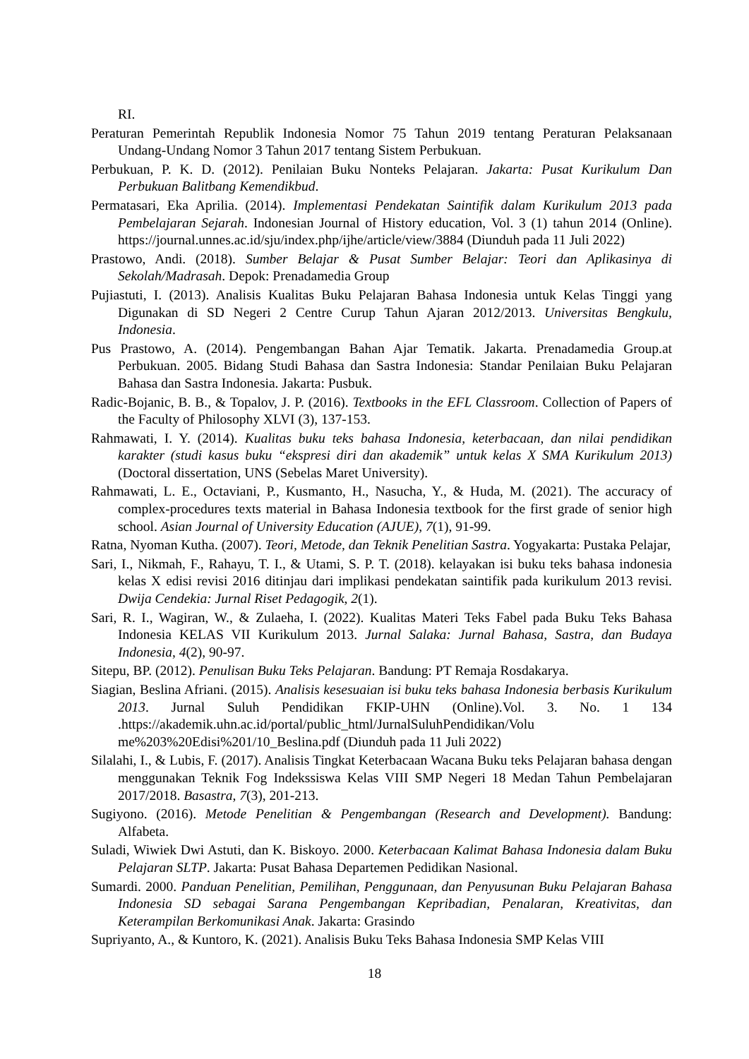RI.
Peraturan Pemerintah Republik Indonesia Nomor 75 Tahun 2019 tentang Peraturan Pelaksanaan Undang-Undang Nomor 3 Tahun 2017 tentang Sistem Perbukuan.
Perbukuan, P. K. D. (2012). Penilaian Buku Nonteks Pelajaran. Jakarta: Pusat Kurikulum Dan Perbukuan Balitbang Kemendikbud.
Permatasari, Eka Aprilia. (2014). Implementasi Pendekatan Saintifik dalam Kurikulum 2013 pada Pembelajaran Sejarah. Indonesian Journal of History education, Vol. 3 (1) tahun 2014 (Online). https://journal.unnes.ac.id/sju/index.php/ijhe/article/view/3884 (Diunduh pada 11 Juli 2022)
Prastowo, Andi. (2018). Sumber Belajar & Pusat Sumber Belajar: Teori dan Aplikasinya di Sekolah/Madrasah. Depok: Prenadamedia Group
Pujiastuti, I. (2013). Analisis Kualitas Buku Pelajaran Bahasa Indonesia untuk Kelas Tinggi yang Digunakan di SD Negeri 2 Centre Curup Tahun Ajaran 2012/2013. Universitas Bengkulu, Indonesia.
Pus Prastowo, A. (2014). Pengembangan Bahan Ajar Tematik. Jakarta. Prenadamedia Group.at Perbukuan. 2005. Bidang Studi Bahasa dan Sastra Indonesia: Standar Penilaian Buku Pelajaran Bahasa dan Sastra Indonesia. Jakarta: Pusbuk.
Radic-Bojanic, B. B., & Topalov, J. P. (2016). Textbooks in the EFL Classroom. Collection of Papers of the Faculty of Philosophy XLVI (3), 137-153.
Rahmawati, I. Y. (2014). Kualitas buku teks bahasa Indonesia, keterbacaan, dan nilai pendidikan karakter (studi kasus buku “ekspresi diri dan akademik” untuk kelas X SMA Kurikulum 2013) (Doctoral dissertation, UNS (Sebelas Maret University).
Rahmawati, L. E., Octaviani, P., Kusmanto, H., Nasucha, Y., & Huda, M. (2021). The accuracy of complex-procedures texts material in Bahasa Indonesia textbook for the first grade of senior high school. Asian Journal of University Education (AJUE), 7(1), 91-99.
Ratna, Nyoman Kutha. (2007). Teori, Metode, dan Teknik Penelitian Sastra. Yogyakarta: Pustaka Pelajar,
Sari, I., Nikmah, F., Rahayu, T. I., & Utami, S. P. T. (2018). kelayakan isi buku teks bahasa indonesia kelas X edisi revisi 2016 ditinjau dari implikasi pendekatan saintifik pada kurikulum 2013 revisi. Dwija Cendekia: Jurnal Riset Pedagogik, 2(1).
Sari, R. I., Wagiran, W., & Zulaeha, I. (2022). Kualitas Materi Teks Fabel pada Buku Teks Bahasa Indonesia KELAS VII Kurikulum 2013. Jurnal Salaka: Jurnal Bahasa, Sastra, dan Budaya Indonesia, 4(2), 90-97.
Sitepu, BP. (2012). Penulisan Buku Teks Pelajaran. Bandung: PT Remaja Rosdakarya.
Siagian, Beslina Afriani. (2015). Analisis kesesuaian isi buku teks bahasa Indonesia berbasis Kurikulum 2013. Jurnal Suluh Pendidikan FKIP-UHN (Online).Vol. 3. No. 1 134 .https://akademik.uhn.ac.id/portal/public_html/JurnalSuluhPendidikan/Volu me%203%20Edisi%201/10_Beslina.pdf (Diunduh pada 11 Juli 2022)
Silalahi, I., & Lubis, F. (2017). Analisis Tingkat Keterbacaan Wacana Buku teks Pelajaran bahasa dengan menggunakan Teknik Fog Indekssiswa Kelas VIII SMP Negeri 18 Medan Tahun Pembelajaran 2017/2018. Basastra, 7(3), 201-213.
Sugiyono. (2016). Metode Penelitian & Pengembangan (Research and Development). Bandung: Alfabeta.
Suladi, Wiwiek Dwi Astuti, dan K. Biskoyo. 2000. Keterbacaan Kalimat Bahasa Indonesia dalam Buku Pelajaran SLTP. Jakarta: Pusat Bahasa Departemen Pedidikan Nasional.
Sumardi. 2000. Panduan Penelitian, Pemilihan, Penggunaan, dan Penyusunan Buku Pelajaran Bahasa Indonesia SD sebagai Sarana Pengembangan Kepribadian, Penalaran, Kreativitas, dan Keterampilan Berkomunikasi Anak. Jakarta: Grasindo
Supriyanto, A., & Kuntoro, K. (2021). Analisis Buku Teks Bahasa Indonesia SMP Kelas VIII
18